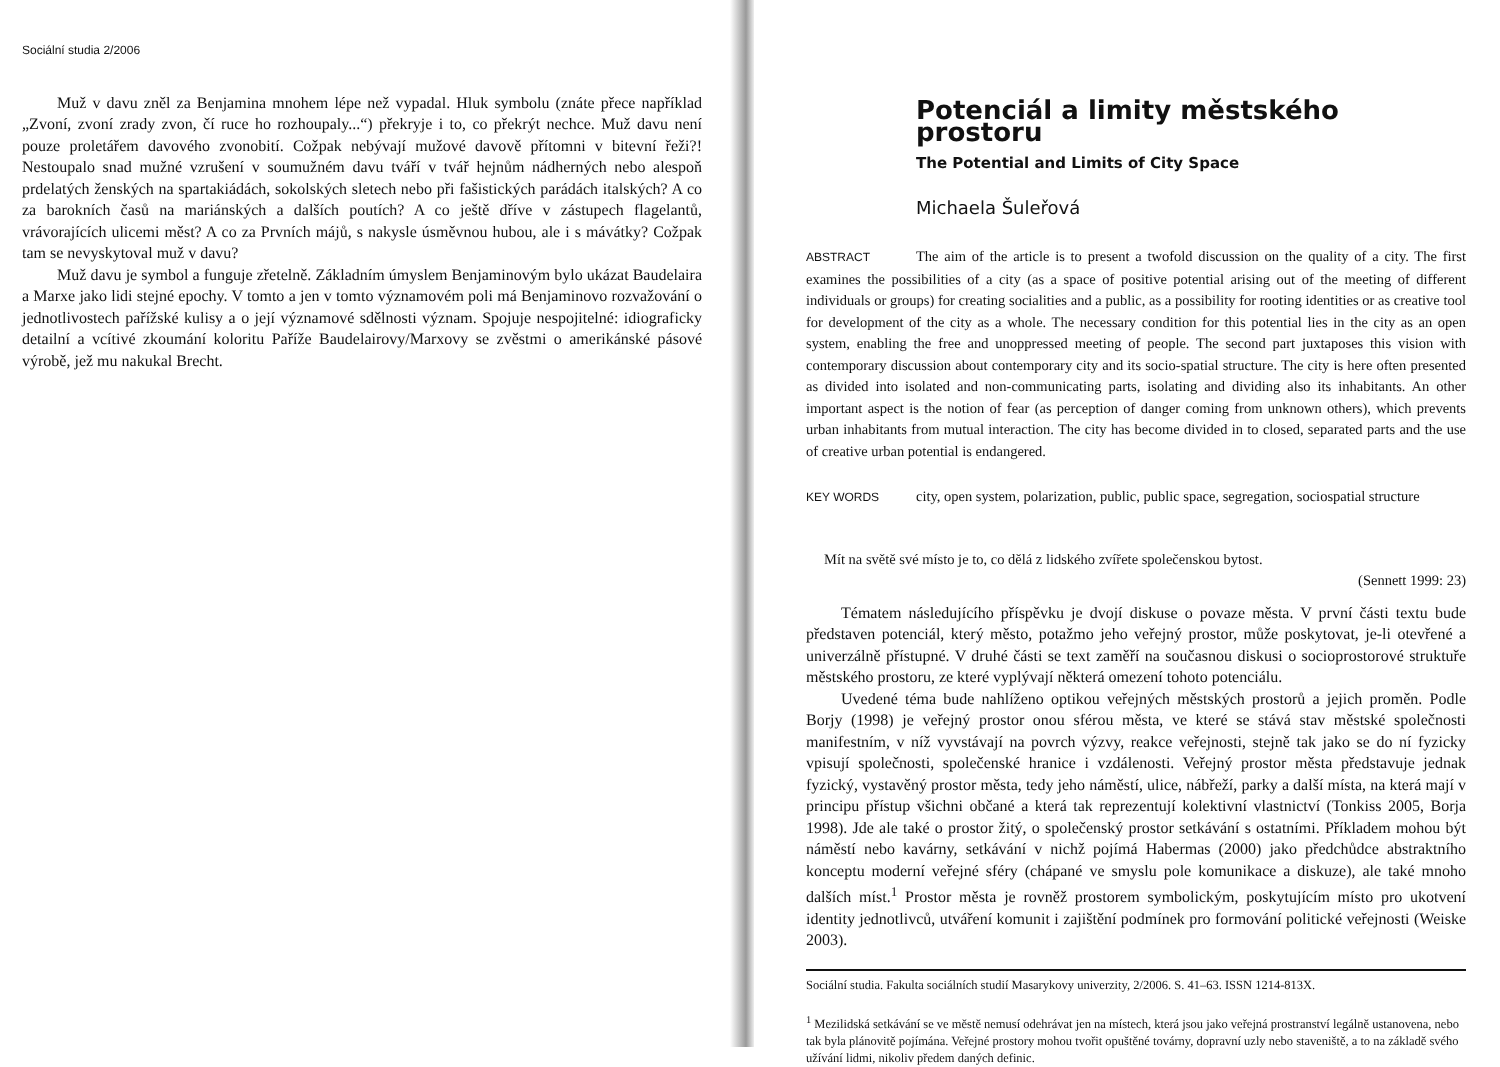Sociální studia 2/2006
Muž v davu zněl za Benjamina mnohem lépe než vypadal. Hluk symbolu (znáte přece například „Zvoní, zvoní zrady zvon, čí ruce ho rozhoupaly...“) překryje i to, co překrýt nechce. Muž davu není pouze proletářem davového zvonobití. Cožpak nebývají mužové davově přítomni v bitevní řeži?! Nestoupalo snad mužné vzrušení v soumužném davu tváří v tvář hejnům nádherných nebo alespoň prdelatých ženských na spartakiádách, sokolských sletech nebo při fašistických parádách italských? A co za barokních časů na mariánských a dalších poutích? A co ještě dříve v zástupech flagelantů, vrávorajících ulicemi měst? A co za Prvních májů, s nakysle úsměvnou hubou, ale i s mávátky? Cožpak tam se nevyskytoval muž v davu?
Muž davu je symbol a funguje zřetelně. Základním úmyslem Benjaminovým bylo ukázat Baudelaira a Marxe jako lidi stejné epochy. V tomto a jen v tomto významovém poli má Benjaminovo rozvažování o jednotlivostech pařížské kulisy a o její významové sdělnosti význam. Spojuje nespojitelné: idiograficky detailní a vcítivé zkoumání koloritu Paříže Baudelairovy/Marxovy se zvěstmi o amerikánské pásové výrobě, jež mu nakukal Brecht.
Potenciál a limity městského prostoru
The Potential and Limits of City Space
Michaela Šuleřová
ABSTRACT The aim of the article is to present a twofold discussion on the quality of a city. The first examines the possibilities of a city (as a space of positive potential arising out of the meeting of different individuals or groups) for creating socialities and a public, as a possibility for rooting identities or as creative tool for development of the city as a whole. The necessary condition for this potential lies in the city as an open system, enabling the free and unoppressed meeting of people. The second part juxtaposes this vision with contemporary discussion about contemporary city and its socio-spatial structure. The city is here often presented as divided into isolated and non-communicating parts, isolating and dividing also its inhabitants. An other important aspect is the notion of fear (as perception of danger coming from unknown others), which prevents urban inhabitants from mutual interaction. The city has become divided in to closed, separated parts and the use of creative urban potential is endangered.
KEY WORDS city, open system, polarization, public, public space, segregation, sociospatial structure
Mít na světě své místo je to, co dělá z lidského zvířete společenskou bytost.
(Sennett 1999: 23)
Tématem následujícího příspěvku je dvojí diskuse o povaze města. V první části textu bude představen potenciál, který město, potažmo jeho veřejný prostor, může poskytovat, je-li otevřené a univerzálně přístupné. V druhé části se text zaměří na současnou diskusi o socioprostorové struktuře městského prostoru, ze které vyplývají některá omezení tohoto potenciálu.
Uvedené téma bude nahlíženo optikou veřejných městských prostorů a jejich proměn. Podle Borjy (1998) je veřejný prostor onou sférou města, ve které se stává stav městské společnosti manifestním, v níž vyvstávají na povrch výzvy, reakce veřejnosti, stejně tak jako se do ní fyzicky vpisují společnosti, společenské hranice i vzdálenosti. Veřejný prostor města představuje jednak fyzický, vystavěný prostor města, tedy jeho náměstí, ulice, nábřeží, parky a další místa, na která mají v principu přístup všichni občané a která tak reprezentují kolektivní vlastnictví (Tonkiss 2005, Borja 1998). Jde ale také o prostor žitý, o společenský prostor setkávání s ostatními. Příkladem mohou být náměstí nebo kavárny, setkávání v nichž pojímá Habermas (2000) jako předchůdce abstraktního konceptu moderní veřejné sféry (chápané ve smyslu pole komunikace a diskuze), ale také mnoho dalších míst.<sup>1</sup> Prostor města je rovněž prostorem symbolickým, poskytujícím místo pro ukotvení identity jednotlivců, utváření komunit i zajištění podmínek pro formování politické veřejnosti (Weiske 2003).
Sociální studia. Fakulta sociálních studií Masarykovy univerzity, 2/2006. S. 41–63. ISSN 1214-813X.
<sup>1</sup> Mezilidská setkávání se ve městě nemusí odehrávat jen na místech, která jsou jako veřejná prostranství legálně ustanovena, nebo tak byla plánovitě pojímána. Veřejné prostory mohou tvořit opuštěné továrny, dopravní uzly nebo staveniště, a to na základě svého užívání lidmi, nikoliv předem daných definic.